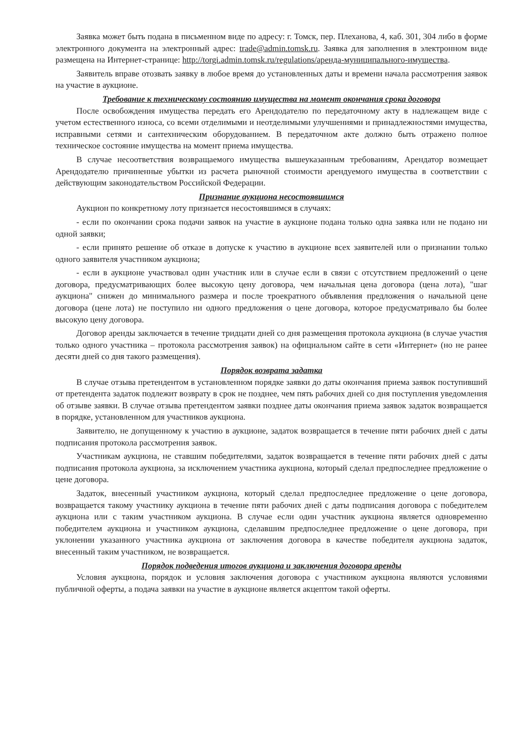Заявка может быть подана в письменном виде по адресу: г. Томск, пер. Плеханова, 4, каб. 301, 304 либо в форме электронного документа на электронный адрес: trade@admin.tomsk.ru. Заявка для заполнения в электронном виде размещена на Интернет-странице: http://torgi.admin.tomsk.ru/regulations/аренда-муниципального-имущества.
Заявитель вправе отозвать заявку в любое время до установленных даты и времени начала рассмотрения заявок на участие в аукционе.
Требование к техническому состоянию имущества на момент окончания срока договора
После освобождения имущества передать его Арендодателю по передаточному акту в надлежащем виде с учетом естественного износа, со всеми отделимыми и неотделимыми улучшениями и принадлежностями имущества, исправными сетями и сантехническим оборудованием. В передаточном акте должно быть отражено полное техническое состояние имущества на момент приема имущества.
В случае несоответствия возвращаемого имущества вышеуказанным требованиям, Арендатор возмещает Арендодателю причиненные убытки из расчета рыночной стоимости арендуемого имущества в соответствии с действующим законодательством Российской Федерации.
Признание аукциона несостоявшимся
Аукцион по конкретному лоту признается несостоявшимся в случаях:
- если по окончании срока подачи заявок на участие в аукционе подана только одна заявка или не подано ни одной заявки;
- если принято решение об отказе в допуске к участию в аукционе всех заявителей или о признании только одного заявителя участником аукциона;
- если в аукционе участвовал один участник или в случае если в связи с отсутствием предложений о цене договора, предусматривающих более высокую цену договора, чем начальная цена договора (цена лота), "шаг аукциона" снижен до минимального размера и после троекратного объявления предложения о начальной цене договора (цене лота) не поступило ни одного предложения о цене договора, которое предусматривало бы более высокую цену договора.
Договор аренды заключается в течение тридцати дней со дня размещения протокола аукциона (в случае участия только одного участника – протокола рассмотрения заявок) на официальном сайте в сети «Интернет» (но не ранее десяти дней со дня такого размещения).
Порядок возврата задатка
В случае отзыва претендентом в установленном порядке заявки до даты окончания приема заявок поступивший от претендента задаток подлежит возврату в срок не позднее, чем пять рабочих дней со дня поступления уведомления об отзыве заявки. В случае отзыва претендентом заявки позднее даты окончания приема заявок задаток возвращается в порядке, установленном для участников аукциона.
Заявителю, не допущенному к участию в аукционе, задаток возвращается в течение пяти рабочих дней с даты подписания протокола рассмотрения заявок.
Участникам аукциона, не ставшим победителями, задаток возвращается в течение пяти рабочих дней с даты подписания протокола аукциона, за исключением участника аукциона, который сделал предпоследнее предложение о цене договора.
Задаток, внесенный участником аукциона, который сделал предпоследнее предложение о цене договора, возвращается такому участнику аукциона в течение пяти рабочих дней с даты подписания договора с победителем аукциона или с таким участником аукциона. В случае если один участник аукциона является одновременно победителем аукциона и участником аукциона, сделавшим предпоследнее предложение о цене договора, при уклонении указанного участника аукциона от заключения договора в качестве победителя аукциона задаток, внесенный таким участником, не возвращается.
Порядок подведения итогов аукциона и заключения договора аренды
Условия аукциона, порядок и условия заключения договора с участником аукциона являются условиями публичной оферты, а подача заявки на участие в аукционе является акцептом такой оферты.